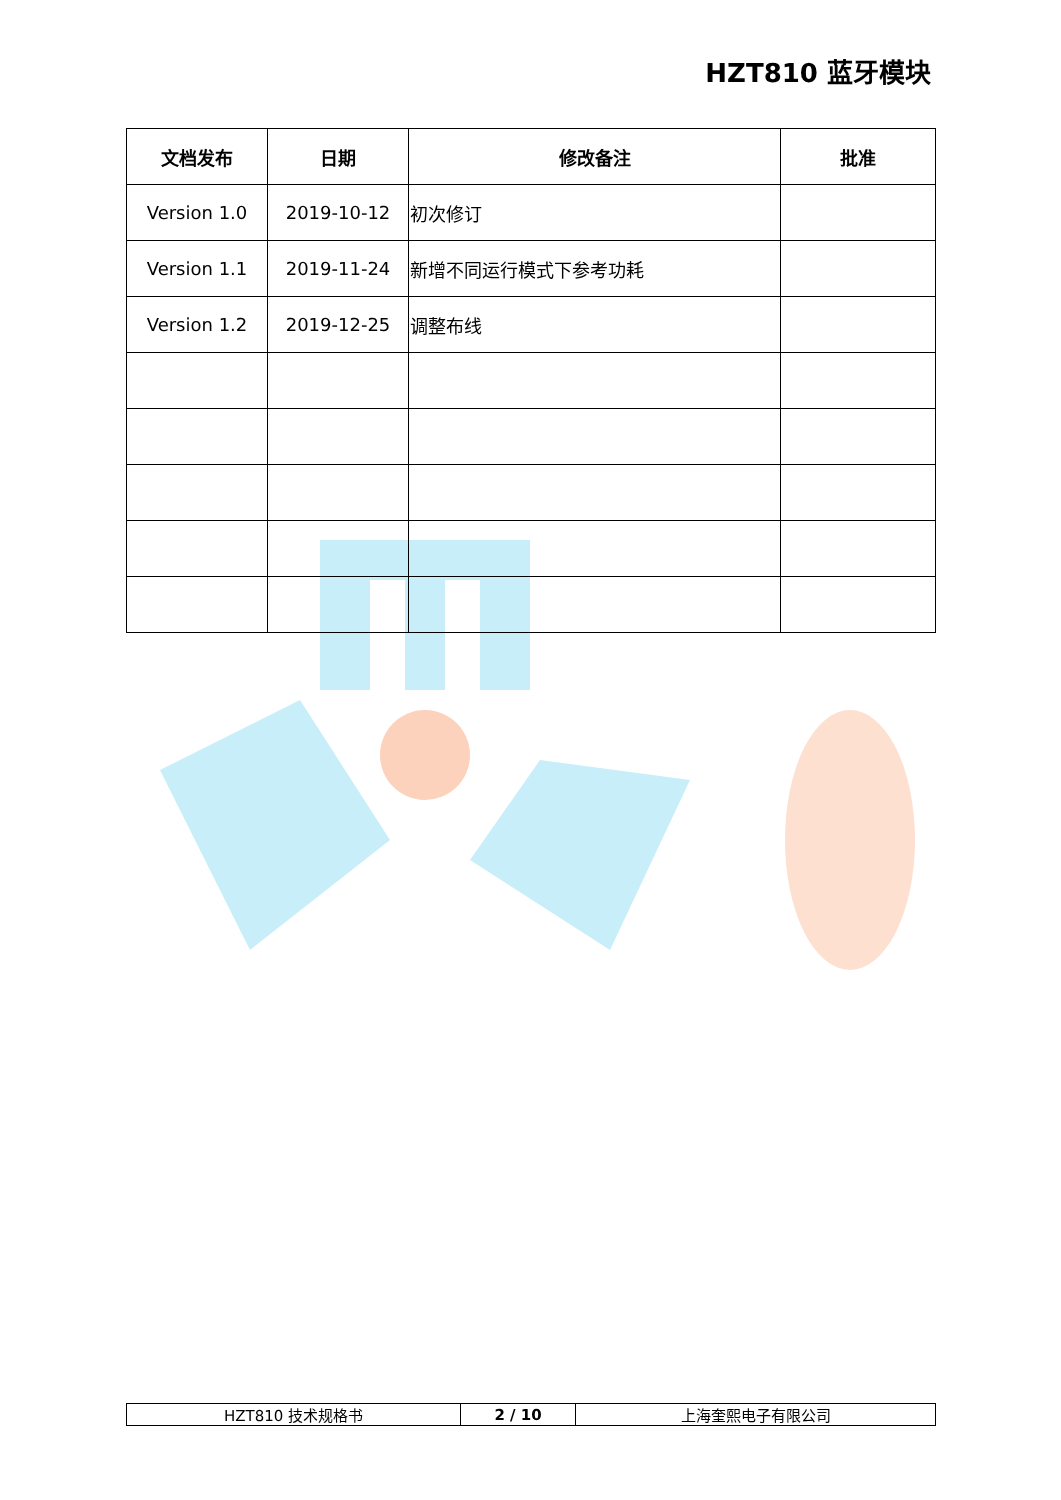HZT810 蓝牙模块
| 文档发布 | 日期 | 修改备注 | 批准 |
| --- | --- | --- | --- |
| Version 1.0 | 2019-10-12 | 初次修订 | |
| Version 1.1 | 2019-11-24 | 新增不同运行模式下参考功耗 | |
| Version 1.2 | 2019-12-25 | 调整布线 | |
| HZT810 技术规格书 | 2 / 10 | 上海奎熙电子有限公司 |